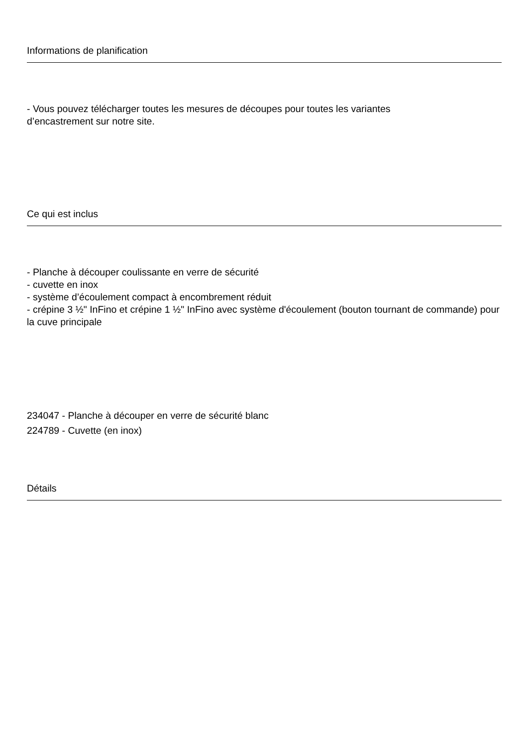Informations de planification
- Vous pouvez télécharger toutes les mesures de découpes pour toutes les variantes
d’encastrement sur notre site.
Ce qui est inclus
- Planche à découper coulissante en verre de sécurité
- cuvette en inox
- système d’écoulement compact à encombrement réduit
- crépine 3 ½" InFino et crépine 1 ½" InFino avec système d'écoulement (bouton tournant de commande) pour la cuve principale
234047 - Planche à découper en verre de sécurité blanc
224789 - Cuvette (en inox)
Détails